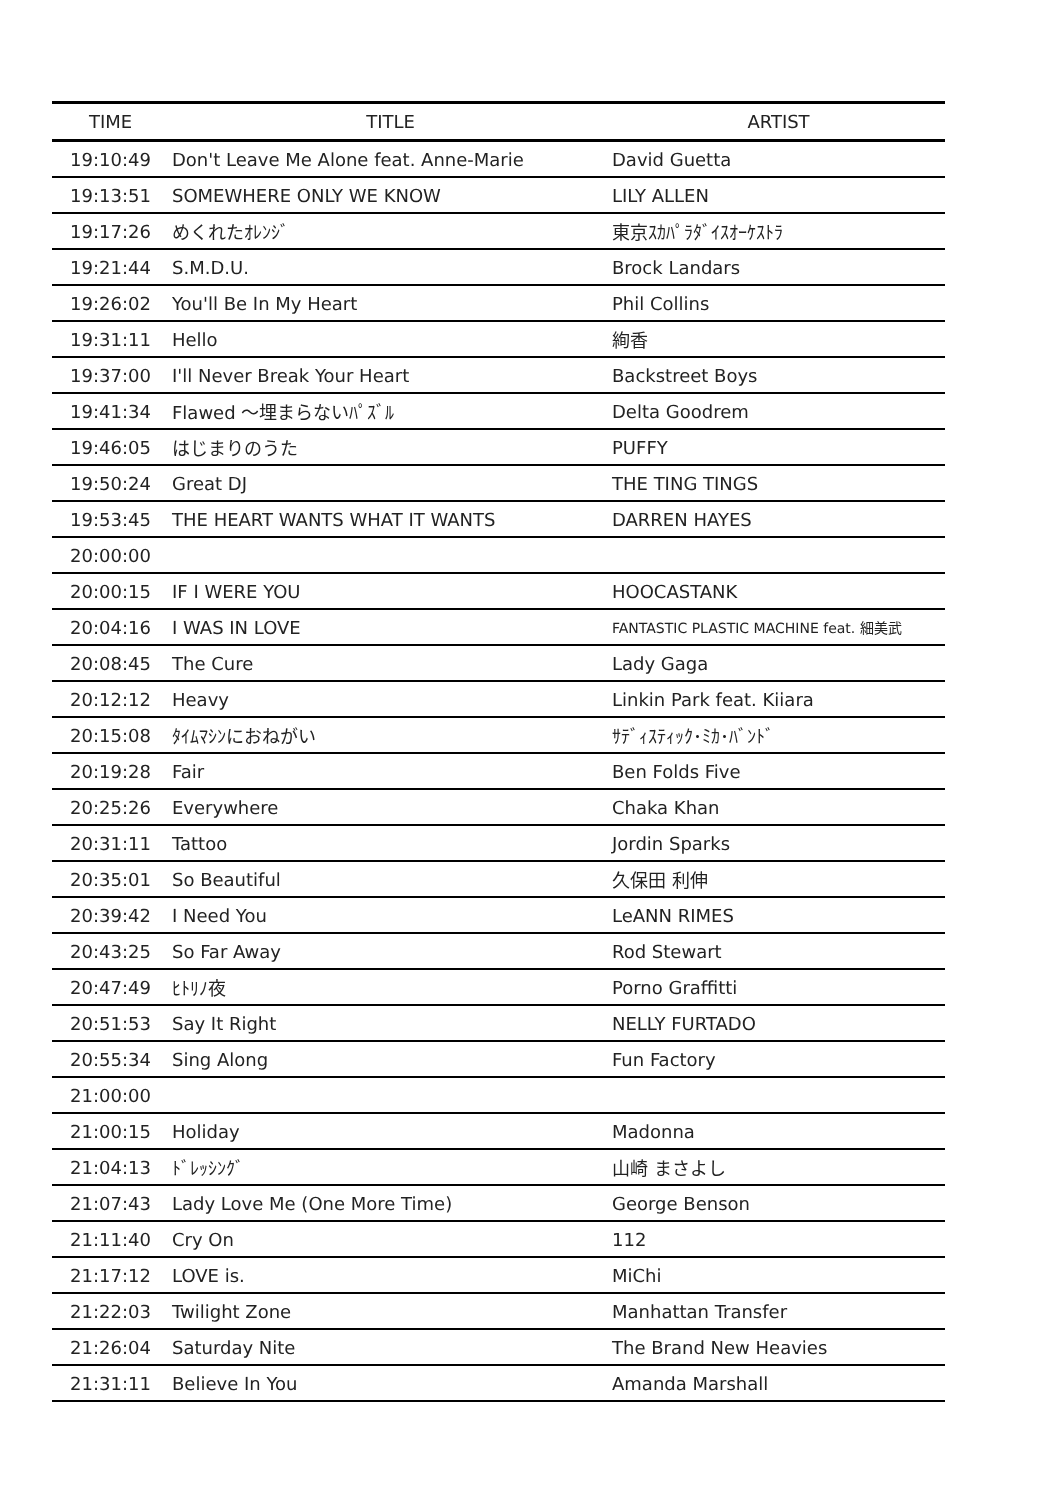| TIME | TITLE | ARTIST |
| --- | --- | --- |
| 19:10:49 | Don't Leave Me Alone feat. Anne-Marie | David Guetta |
| 19:13:51 | SOMEWHERE ONLY WE KNOW | LILY ALLEN |
| 19:17:26 | めくれたｵﾚﾝｼﾞ | 東京ｽｶﾊﾟﾗﾀﾞｲｽｵｰｹｽﾄﾗ |
| 19:21:44 | S.M.D.U. | Brock Landars |
| 19:26:02 | You'll Be In My Heart | Phil Collins |
| 19:31:11 | Hello | 絢香 |
| 19:37:00 | I'll Never Break Your Heart | Backstreet Boys |
| 19:41:34 | Flawed ～埋まらないﾊﾟｽﾞﾙ | Delta Goodrem |
| 19:46:05 | はじまりのうた | PUFFY |
| 19:50:24 | Great DJ | THE TING TINGS |
| 19:53:45 | THE HEART WANTS WHAT IT WANTS | DARREN HAYES |
| 20:00:00 | | |
| 20:00:15 | IF I WERE YOU | HOOCASTANK |
| 20:04:16 | I WAS IN LOVE | FANTASTIC PLASTIC MACHINE feat. 細美武 |
| 20:08:45 | The Cure | Lady Gaga |
| 20:12:12 | Heavy | Linkin Park feat. Kiiara |
| 20:15:08 | ﾀｲﾑﾏｼﾝにおねがい | ｻﾃﾞｨｽﾃｨｯｸ･ﾐｶ･ﾊﾞﾝﾄﾞ |
| 20:19:28 | Fair | Ben Folds Five |
| 20:25:26 | Everywhere | Chaka Khan |
| 20:31:11 | Tattoo | Jordin Sparks |
| 20:35:01 | So Beautiful | 久保田 利伸 |
| 20:39:42 | I Need You | LeANN RIMES |
| 20:43:25 | So Far Away | Rod Stewart |
| 20:47:49 | ﾋﾄﾘﾉ夜 | Porno Graffitti |
| 20:51:53 | Say It Right | NELLY FURTADO |
| 20:55:34 | Sing Along | Fun Factory |
| 21:00:00 | | |
| 21:00:15 | Holiday | Madonna |
| 21:04:13 | ﾄﾞﾚｯｼﾝｸﾞ | 山崎 まさよし |
| 21:07:43 | Lady Love Me (One More Time) | George Benson |
| 21:11:40 | Cry On | 112 |
| 21:17:12 | LOVE is. | MiChi |
| 21:22:03 | Twilight Zone | Manhattan Transfer |
| 21:26:04 | Saturday Nite | The Brand New Heavies |
| 21:31:11 | Believe In You | Amanda Marshall |